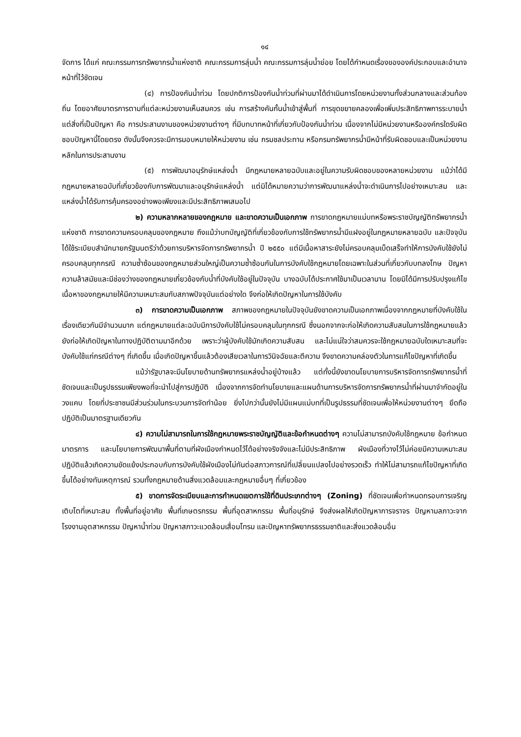๑๔
จัดการ ได้แก่ คณะกรรมการทรัพยากรน้ำแห่งชาติ คณะกรรมการลุ่มน้ำ คณะกรรมการลุ่มน้ำย่อย โดยได้กำหนดเรื่องขององค์ประกอบและอำนาจหน้าที่ไว้ชัดเจน
(๔) การป้องกันน้ำท่วม โดยปกติการป้องกันน้ำท่วมที่ผ่านมาได้ดำเนินการโดยหน่วยงานทั้งส่วนกลางและส่วนท้องถิ่น โดยอาศัยมาตรการตามที่แต่ละหน่วยงานเห็นสมควร เช่น การสร้างคันกั้นน้ำเข้าสู่พื้นที่ การขุดขยายคลองเพื่อเพิ่มประสิทธิภาพการระบายน้ำ แต่สิ่งที่เป็นปัญหา คือ การประสานงานของหน่วยงานต่างๆ ที่มีบทบาทหน้าที่เกี่ยวกับป้องกันน้ำท่วม เนื่องจากไม่มีหน่วยงานหรือองค์กรใดรับผิดชอบปัญหานี้โดยตรง ดังนั้นจึงควรจะมีการมอบหมายให้หน่วยงาน เช่น กรมชลประทาน หรือกรมทรัพยากรน้ำมีหน้าที่รับผิดชอบและเป็นหน่วยงานหลักในการประสานงาน
(๕) การพัฒนาอนุรักษ์แหล่งน้ำ มีกฎหมายหลายฉบับและอยู่ในความรับผิดชอบของหลายหน่วยงาน แม้ว่าได้มีกฎหมายหลายฉบับที่เกี่ยวข้องกับการพัฒนาและอนุรักษ์แหล่งน้ำ แต่มิได้หมายความว่าการพัฒนาแหล่งน้ำจะดำเนินการไปอย่างเหมาะสม และแหล่งน้ำได้รับการคุ้มครองอย่างพอเพียงและมีประสิทธิภาพเสมอไป
๒) ความหลากหลายของกฎหมาย และขาดความเป็นเอกภาพ การขาดกฎหมายแม่บทหรือพระราชบัญญัติทรัพยากรน้ำแห่งชาติ การขาดความครอบคลุมของกฎหมาย ถึงแม้ว่าบทบัญญัติที่เกี่ยวข้องกับการใช้ทรัพยากรน้ำมีแฝงอยู่ในกฎหมายหลายฉบับ และปัจจุบันได้ใช้ระเบียบสำนักนายกรัฐมนตรีว่าด้วยการบริหารจัดการทรัพยากรน้ำ ปี ๒๕๕๐ แต่มีเนื้อหาสาระยังไม่ครอบคลุมเบ็ดเสร็จทำให้การบังคับใช้ยังไม่ครอบคลุมทุกกรณี ความซ้ำซ้อนของกฎหมายส่วนใหญ่เป็นความซ้ำซ้อนกันในการบังคับใช้กฎหมายโดยเฉพาะในส่วนที่เกี่ยวกับบทลงโทษ ปัญหาความล้าสมัยและมีช่องว่างของกฎหมายเกี่ยวข้องกับน้ำที่บังคับใช้อยู่ในปัจจุบัน บางฉบับได้ประกาศใช้มาเป็นเวลานาน โดยมิได้มีการปรับปรุงแก้ไขเนื้อหาของกฎหมายให้มีความเหมาะสมกับสภาพปัจจุบันแต่อย่างใด จึงก่อให้เกิดปัญหาในการใช้บังคับ
๓) การขาดความเป็นเอกภาพ สภาพของกฎหมายในปัจจุบันยังขาดความเป็นเอกภาพเนื่องจากกฎหมายที่บังคับใช้ในเรื่องเดียวกันมีจำนวนมาก แต่กฎหมายแต่ละฉบับมีการบังคับใช้ไม่ครอบคลุมในทุกกรณี ซึ่งนอกจากจะก่อให้เกิดความสับสนในการใช้กฎหมายแล้ว ยังก่อให้เกิดปัญหาในทางปฏิบัติตามมาอีกด้วย เพราะว่าผู้บังคับใช้มักเกิดความสับสน และไม่แน่ใจว่าสมควรจะใช้กฎหมายฉบับใดเหมาะสมที่จะบังคับใช้แก่กรณีต่างๆ ที่เกิดขึ้น เมื่อเกิดปัญหาขึ้นแล้วต้องเสียเวลาในการวินิจฉัยและตีความ จึงขาดความคล่องตัวในการแก้ไขปัญหาที่เกิดขึ้น
แม้ว่ารัฐบาลจะมีนโยบายด้านทรัพยากรแหล่งน้ำอยู่บ้างแล้ว แต่ทั้งนี้ยังขาดนโยบายการบริหารจัดการทรัพยากรน้ำที่ชัดเจนและเป็นรูปธรรมเพียงพอที่จะนำไปสู่การปฏิบัติ เนื่องจากการจัดทำนโยบายและแผนด้านการบริหารจัดการทรัพยากรน้ำที่ผ่านมาจำกัดอยู่ในวงแคบ โดยที่ประชาชนมีส่วนร่วมในกระบวนการจัดทำน้อย ยิ่งไปกว่านั้นยังไม่มีแผนแม่บทที่เป็นรูปธรรมที่ชัดเจนเพื่อให้หน่วยงานต่างๆ ยึดถือปฏิบัติเป็นมาตรฐานเดียวกัน
๔) ความไม่สามารถในการใช้กฎหมายพระราชบัญญัติและข้อกำหนดต่างๆ ความไม่สามารถบังคับใช้กฎหมาย ข้อกำหนด มาตรการ และนโยบายการพัฒนาพื้นที่ตามที่ผังเมืองกำหนดไว้ได้อย่างจริงจังและไม่มีประสิทธิภาพ ผังเมืองที่วางไว้ไม่ค่อยมีความเหมาะสม ปฏิบัติแล้วเกิดความขัดแย้งประกอบกับการบังคับใช้ผังเมืองไม่ทันต่อสภาวการณ์ที่เปลี่ยนแปลงไปอย่างรวดเร็ว ทำให้ไม่สามารถแก้ไขปัญหาที่เกิดขึ้นได้อย่างทันเหตุการณ์ รวมทั้งกฎหมายด้านสิ่งแวดล้อมและกฎหมายอื่นๆ ที่เกี่ยวข้อง
๕) ขาดการจัดระเบียบและการกำหนดเขตการใช้ที่ดินประเภทต่างๆ (Zoning) ที่ชัดเจนเพื่อกำหนดกรอบการเจริญเติบโตที่เหมาะสม ทั้งพื้นที่อยู่อาศัย พื้นที่เกษตรกรรม พื้นที่อุตสาหกรรม พื้นที่อนุรักษ์ จึงส่งผลให้เกิดปัญหาการจราจร ปัญหามลภาวะจากโรงงานอุตสาหกรรม ปัญหาน้ำท่วม ปัญหาสภาวะแวดล้อมเสื่อมโทรม และปัญหาทรัพยากรธรรมชาติและสิ่งแวดล้อมอื่น